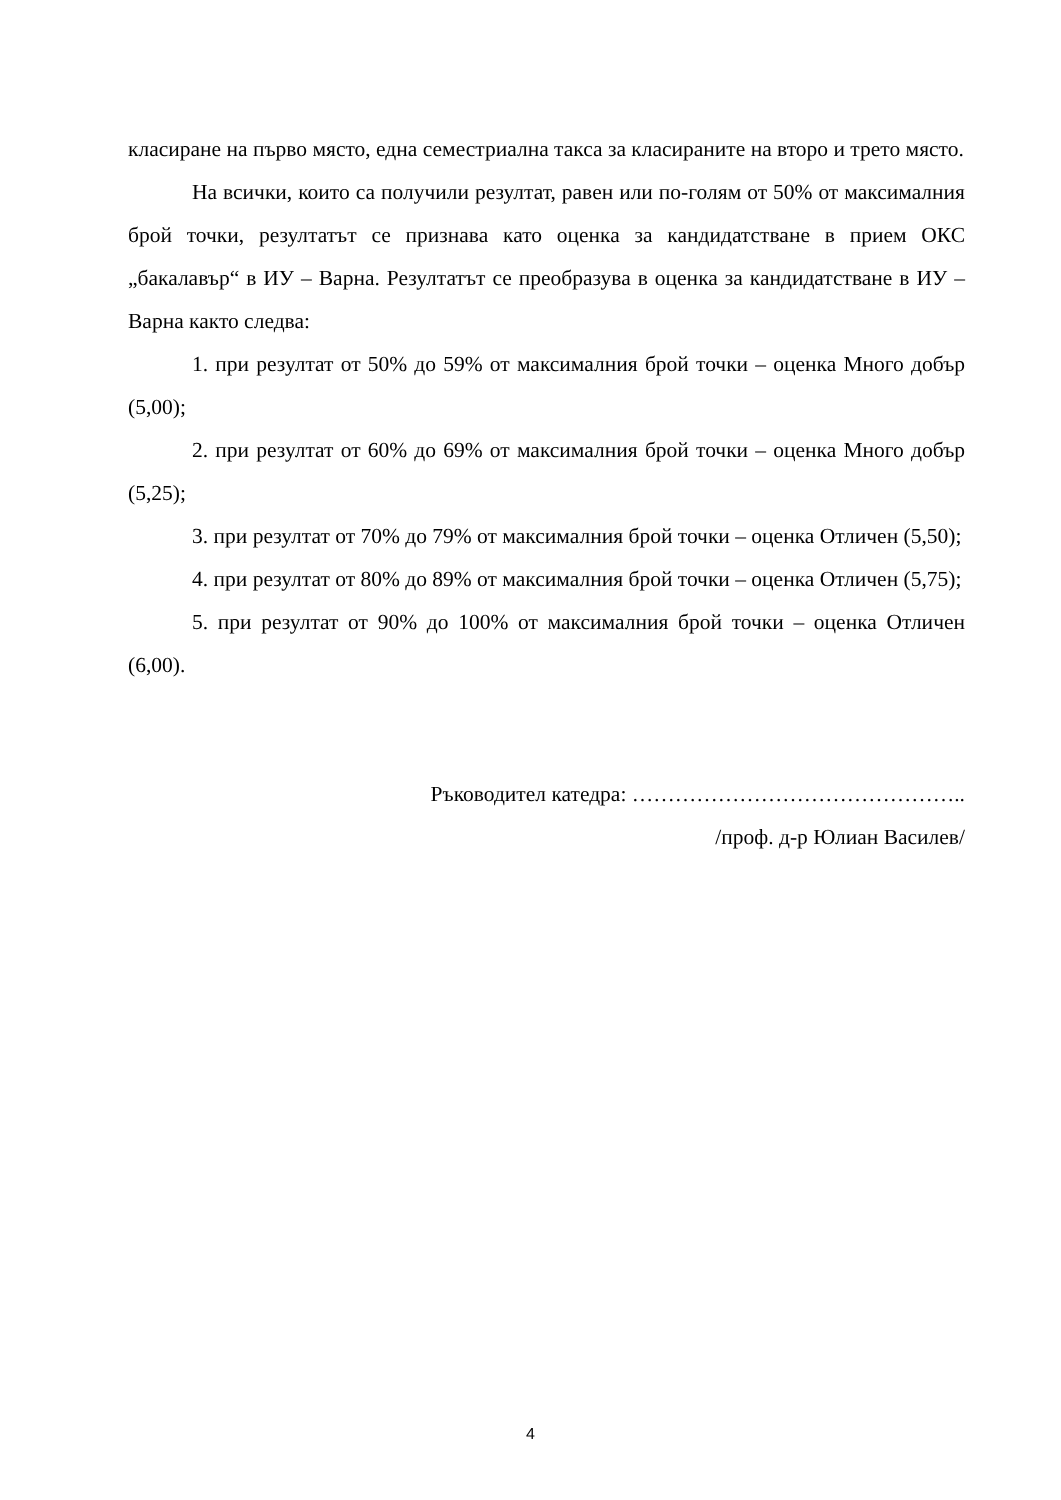класиране на първо място, една семестриална такса за класираните на второ и трето място.
На всички, които са получили резултат, равен или по-голям от 50% от максималния брой точки, резултатът се признава като оценка за кандидатстване в прием ОКС „бакалавър“ в ИУ – Варна. Резултатът се преобразува в оценка за кандидатстване в ИУ – Варна както следва:
1. при резултат от 50% до 59% от максималния брой точки – оценка Много добър (5,00);
2. при резултат от 60% до 69% от максималния брой точки – оценка Много добър (5,25);
3. при резултат от 70% до 79% от максималния брой точки – оценка Отличен (5,50);
4. при резултат от 80% до 89% от максималния брой точки – оценка Отличен (5,75);
5. при резултат от 90% до 100% от максималния брой точки – оценка Отличен (6,00).
Ръководител катедра: ………………………………………..
/проф. д-р Юлиан Василев/
4